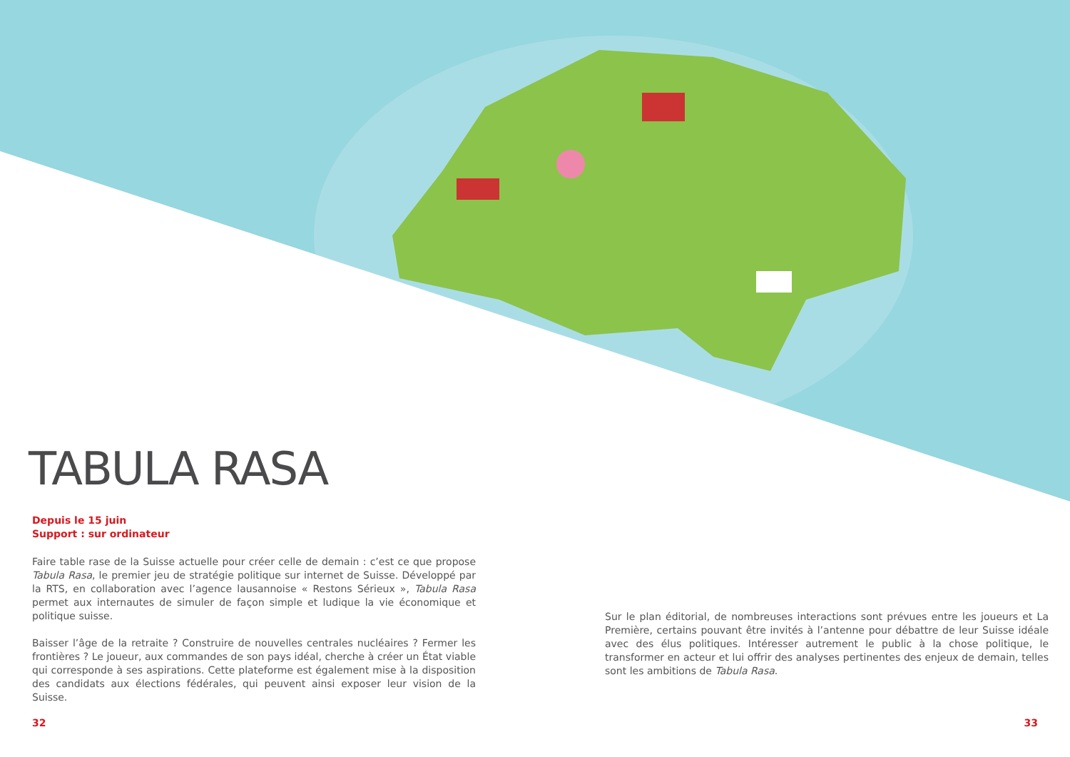TABULA RASA
Depuis le 15 juin
Support : sur ordinateur
Faire table rase de la Suisse actuelle pour créer celle de demain : c’est ce que propose Tabula Rasa, le premier jeu de stratégie politique sur internet de Suisse. Développé par la RTS, en collaboration avec l’agence lausannoise « Restons Sérieux », Tabula Rasa permet aux internautes de simuler de façon simple et ludique la vie économique et politique suisse.
Baisser l’âge de la retraite ? Construire de nouvelles centrales nucléaires ? Fermer les frontières ? Le joueur, aux commandes de son pays idéal, cherche à créer un État viable qui corresponde à ses aspirations. Cette plateforme est également mise à la disposition des candidats aux élections fédérales, qui peuvent ainsi exposer leur vision de la Suisse.
Sur le plan éditorial, de nombreuses interactions sont prévues entre les joueurs et La Première, certains pouvant être invités à l’antenne pour débattre de leur Suisse idéale avec des élus politiques. Intéresser autrement le public à la chose politique, le transformer en acteur et lui offrir des analyses pertinentes des enjeux de demain, telles sont les ambitions de Tabula Rasa.
32 33